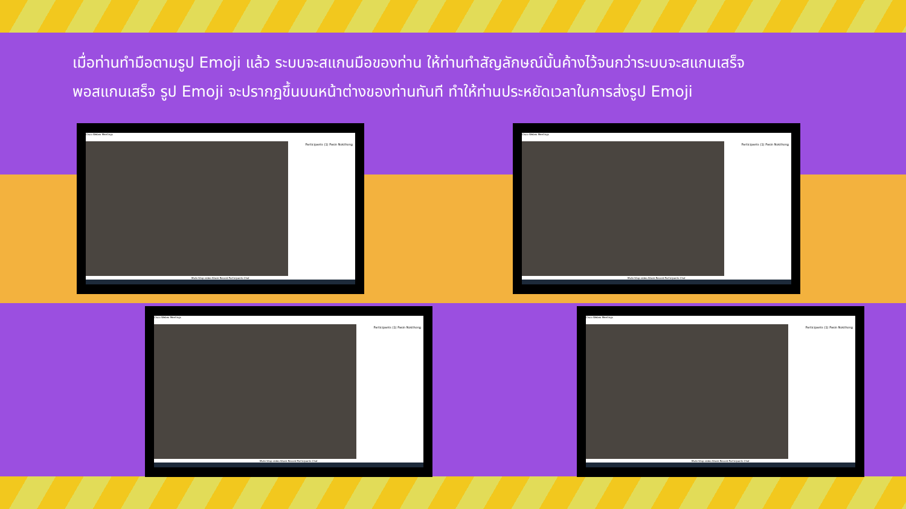เมื่อท่านทำมือตามรูป Emoji แล้ว ระบบจะสแกนมือของท่าน ให้ท่านทำสัญลักษณ์นั้นค้างไว้จนกว่าระบบจะสแกนเสร็จ
พอสแกนเสร็จ รูป Emoji จะปรากฏขึ้นบนหน้าต่างของท่านทันที ทำให้ท่านประหยัดเวลาในการส่งรูป Emoji
Cisco Webex Meetings
Participants (1) Pasin Nokthong
Mute Stop video Share Record Participants Chat
Cisco Webex Meetings
Participants (1) Pasin Nokthong
Mute Stop video Share Record Participants Chat
Cisco Webex Meetings
Participants (1) Pasin Nokthong
Mute Stop video Share Record Participants Chat
Cisco Webex Meetings
Participants (1) Pasin Nokthong
Mute Stop video Share Record Participants Chat